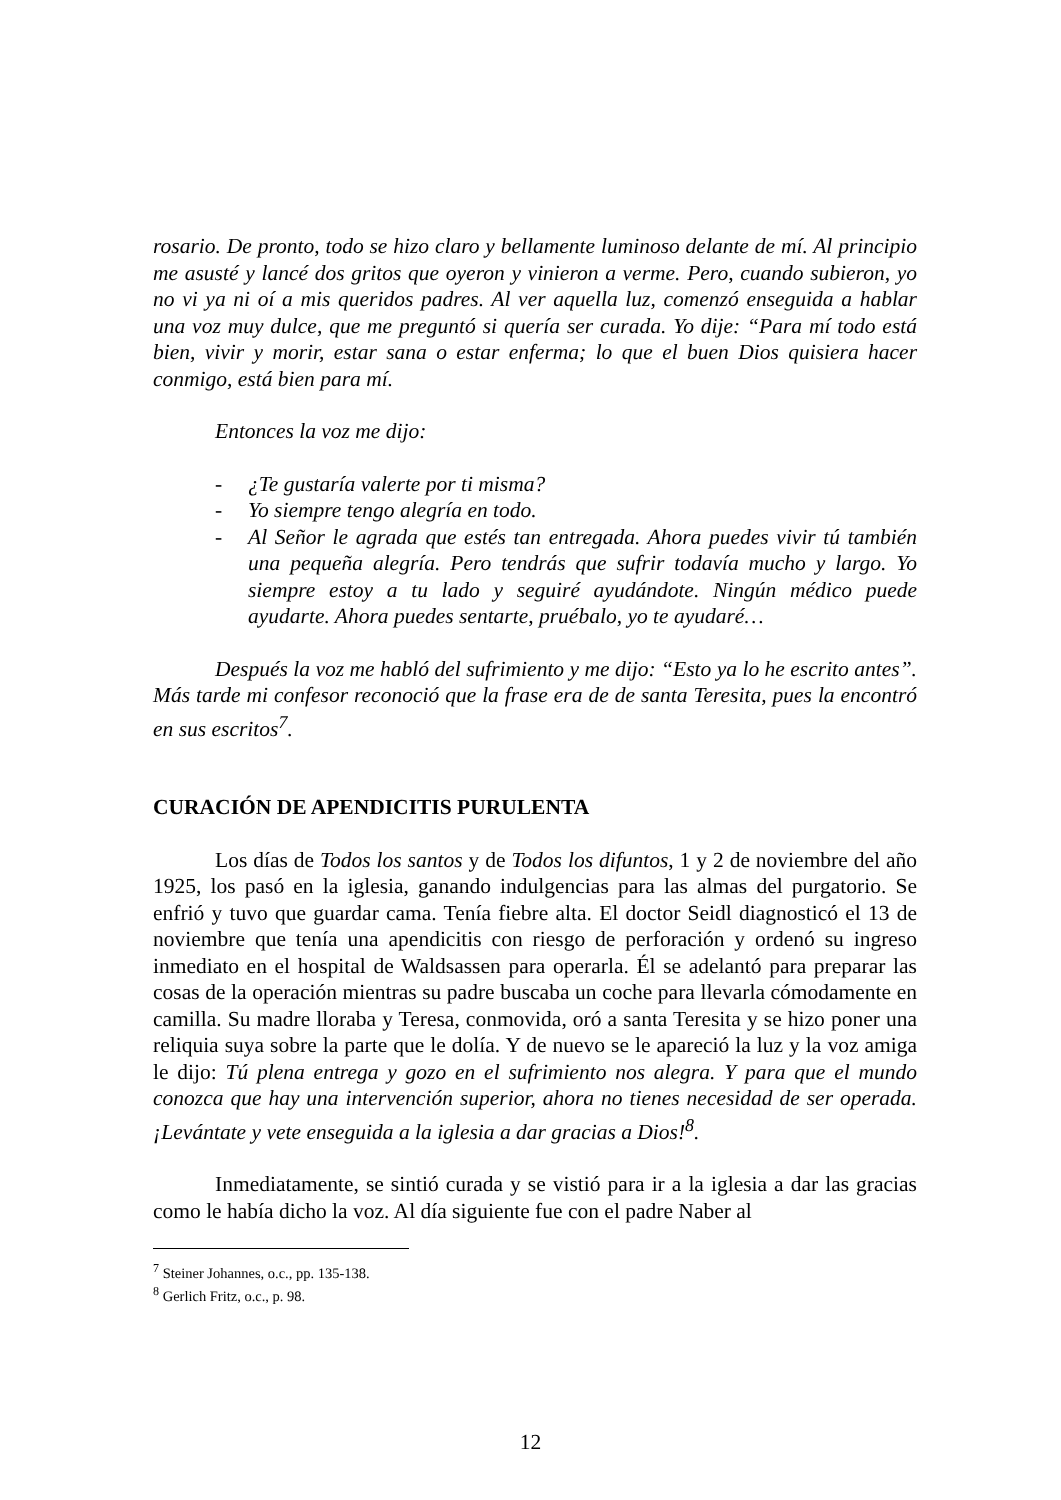rosario. De pronto, todo se hizo claro y bellamente luminoso delante de mí. Al principio me asusté y lancé dos gritos que oyeron y vinieron a verme. Pero, cuando subieron, yo no vi ya ni oí a mis queridos padres. Al ver aquella luz, comenzó enseguida a hablar una voz muy dulce, que me preguntó si quería ser curada. Yo dije: “Para mí todo está bien, vivir y morir, estar sana o estar enferma; lo que el buen Dios quisiera hacer conmigo, está bien para mí.
Entonces la voz me dijo:
- ¿Te gustaría valerte por ti misma?
- Yo siempre tengo alegría en todo.
- Al Señor le agrada que estés tan entregada. Ahora puedes vivir tú también una pequeña alegría. Pero tendrás que sufrir todavía mucho y largo. Yo siempre estoy a tu lado y seguiré ayudándote. Ningún médico puede ayudarte. Ahora puedes sentarte, pruébalo, yo te ayudaré…
Después la voz me habló del sufrimiento y me dijo: “Esto ya lo he escrito antes”. Más tarde mi confesor reconoció que la frase era de de santa Teresita, pues la encontró en sus escritos<sup>7</sup>.
CURACIÓN DE APENDICITIS PURULENTA
Los días de Todos los santos y de Todos los difuntos, 1 y 2 de noviembre del año 1925, los pasó en la iglesia, ganando indulgencias para las almas del purgatorio. Se enfrió y tuvo que guardar cama. Tenía fiebre alta. El doctor Seidl diagnosticó el 13 de noviembre que tenía una apendicitis con riesgo de perforación y ordenó su ingreso inmediato en el hospital de Waldsassen para operarla. Él se adelantó para preparar las cosas de la operación mientras su padre buscaba un coche para llevarla cómodamente en camilla. Su madre lloraba y Teresa, conmovida, oró a santa Teresita y se hizo poner una reliquia suya sobre la parte que le dolía. Y de nuevo se le apareció la luz y la voz amiga le dijo: Tú plena entrega y gozo en el sufrimiento nos alegra. Y para que el mundo conozca que hay una intervención superior, ahora no tienes necesidad de ser operada. ¡Levántate y vete enseguida a la iglesia a dar gracias a Dios!<sup>8</sup>.
Inmediatamente, se sintió curada y se vistió para ir a la iglesia a dar las gracias como le había dicho la voz. Al día siguiente fue con el padre Naber al
<sup>7</sup> Steiner Johannes, o.c., pp. 135-138.
<sup>8</sup> Gerlich Fritz, o.c., p. 98.
12